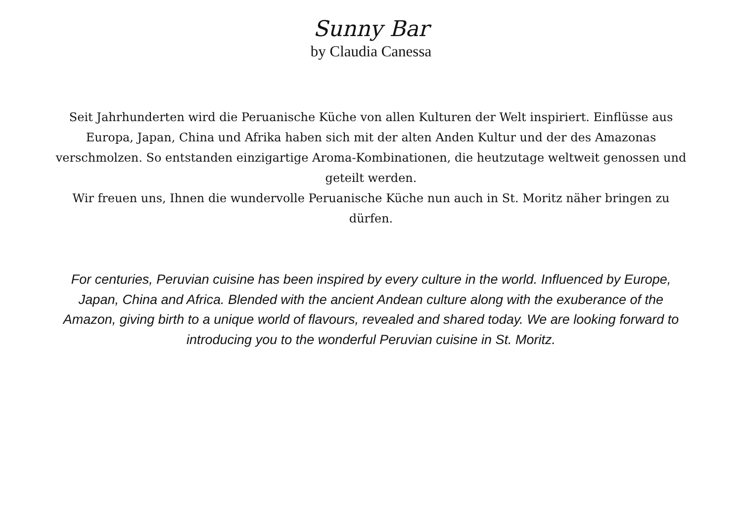Sunny Bar
by Claudia Canessa
Seit Jahrhunderten wird die Peruanische Küche von allen Kulturen der Welt inspiriert. Einflüsse aus Europa, Japan, China und Afrika haben sich mit der alten Anden Kultur und der des Amazonas verschmolzen. So entstanden einzigartige Aroma-Kombinationen, die heutzutage weltweit genossen und geteilt werden.
Wir freuen uns, Ihnen die wundervolle Peruanische Küche nun auch in St. Moritz näher bringen zu dürfen.
For centuries, Peruvian cuisine has been inspired by every culture in the world. Influenced by Europe, Japan, China and Africa. Blended with the ancient Andean culture along with the exuberance of the Amazon, giving birth to a unique world of flavours, revealed and shared today. We are looking forward to introducing you to the wonderful Peruvian cuisine in St. Moritz.